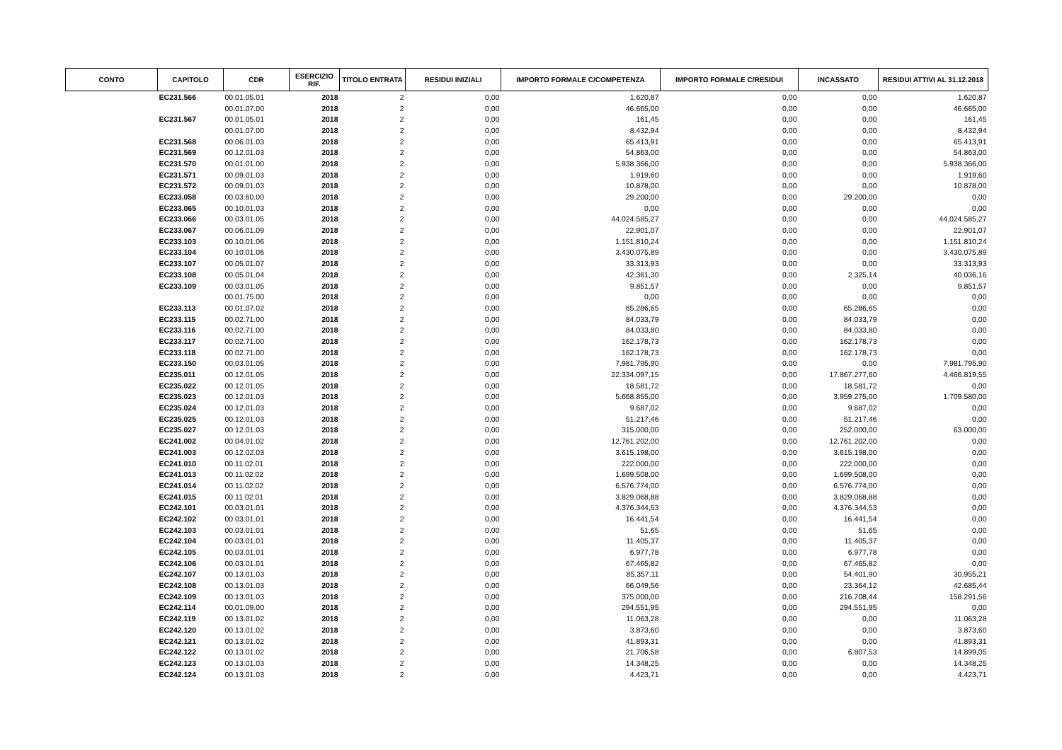| CONTO | CAPITOLO | CDR | ESERCIZIO RIF. | TITOLO ENTRATA | RESIDUI INIZIALI | IMPORTO FORMALE C/COMPETENZA | IMPORTO FORMALE C/RESIDUI | INCASSATO | RESIDUI ATTIVI AL 31.12.2018 |
| --- | --- | --- | --- | --- | --- | --- | --- | --- | --- |
| | EC231.566 | 00.01.05.01 | 2018 | 2 | 0,00 | 1.620,87 | 0,00 | 0,00 | 1.620,87 |
| | | 00.01.07.00 | 2018 | 2 | 0,00 | 46.665,00 | 0,00 | 0,00 | 46.665,00 |
| | EC231.567 | 00.01.05.01 | 2018 | 2 | 0,00 | 161,45 | 0,00 | 0,00 | 161,45 |
| | | 00.01.07.00 | 2018 | 2 | 0,00 | 8.432,94 | 0,00 | 0,00 | 8.432,94 |
| | EC231.568 | 00.06.01.03 | 2018 | 2 | 0,00 | 65.413,91 | 0,00 | 0,00 | 65.413,91 |
| | EC231.569 | 00.12.01.03 | 2018 | 2 | 0,00 | 54.863,00 | 0,00 | 0,00 | 54.863,00 |
| | EC231.570 | 00.01.01.00 | 2018 | 2 | 0,00 | 5.938.366,00 | 0,00 | 0,00 | 5.938.366,00 |
| | EC231.571 | 00.09.01.03 | 2018 | 2 | 0,00 | 1.919,60 | 0,00 | 0,00 | 1.919,60 |
| | EC231.572 | 00.09.01.03 | 2018 | 2 | 0,00 | 10.878,00 | 0,00 | 0,00 | 10.878,00 |
| | EC233.058 | 00.03.60.00 | 2018 | 2 | 0,00 | 29.200,00 | 0,00 | 29.200,00 | 0,00 |
| | EC233.065 | 00.10.01.03 | 2018 | 2 | 0,00 | 0,00 | 0,00 | 0,00 | 0,00 |
| | EC233.066 | 00.03.01.05 | 2018 | 2 | 0,00 | 44.024.585,27 | 0,00 | 0,00 | 44.024.585,27 |
| | EC233.067 | 00.06.01.09 | 2018 | 2 | 0,00 | 22.901,07 | 0,00 | 0,00 | 22.901,07 |
| | EC233.103 | 00.10.01.06 | 2018 | 2 | 0,00 | 1.151.810,24 | 0,00 | 0,00 | 1.151.810,24 |
| | EC233.104 | 00.10.01.06 | 2018 | 2 | 0,00 | 3.430.075,89 | 0,00 | 0,00 | 3.430.075,89 |
| | EC233.107 | 00.05.01.07 | 2018 | 2 | 0,00 | 33.313,93 | 0,00 | 0,00 | 33.313,93 |
| | EC233.108 | 00.05.01.04 | 2018 | 2 | 0,00 | 42.361,30 | 0,00 | 2.325,14 | 40.036,16 |
| | EC233.109 | 00.03.01.05 | 2018 | 2 | 0,00 | 9.851,57 | 0,00 | 0,00 | 9.851,57 |
| | | 00.01.75.00 | 2018 | 2 | 0,00 | 0,00 | 0,00 | 0,00 | 0,00 |
| | EC233.113 | 00.01.07.02 | 2018 | 2 | 0,00 | 65.286,65 | 0,00 | 65.286,65 | 0,00 |
| | EC233.115 | 00.02.71.00 | 2018 | 2 | 0,00 | 84.033,79 | 0,00 | 84.033,79 | 0,00 |
| | EC233.116 | 00.02.71.00 | 2018 | 2 | 0,00 | 84.033,80 | 0,00 | 84.033,80 | 0,00 |
| | EC233.117 | 00.02.71.00 | 2018 | 2 | 0,00 | 162.178,73 | 0,00 | 162.178,73 | 0,00 |
| | EC233.118 | 00.02.71.00 | 2018 | 2 | 0,00 | 162.178,73 | 0,00 | 162.178,73 | 0,00 |
| | EC233.150 | 00.03.01.05 | 2018 | 2 | 0,00 | 7.981.795,90 | 0,00 | 0,00 | 7.981.795,90 |
| | EC235.011 | 00.12.01.05 | 2018 | 2 | 0,00 | 22.334.097,15 | 0,00 | 17.867.277,60 | 4.466.819,55 |
| | EC235.022 | 00.12.01.05 | 2018 | 2 | 0,00 | 18.581,72 | 0,00 | 18.581,72 | 0,00 |
| | EC235.023 | 00.12.01.03 | 2018 | 2 | 0,00 | 5.668.855,00 | 0,00 | 3.959.275,00 | 1.709.580,00 |
| | EC235.024 | 00.12.01.03 | 2018 | 2 | 0,00 | 9.687,02 | 0,00 | 9.687,02 | 0,00 |
| | EC235.025 | 00.12.01.03 | 2018 | 2 | 0,00 | 51.217,46 | 0,00 | 51.217,46 | 0,00 |
| | EC235.027 | 00.12.01.03 | 2018 | 2 | 0,00 | 315.000,00 | 0,00 | 252.000,00 | 63.000,00 |
| | EC241.002 | 00.04.01.02 | 2018 | 2 | 0,00 | 12.761.202,00 | 0,00 | 12.761.202,00 | 0,00 |
| | EC241.003 | 00.12.02.03 | 2018 | 2 | 0,00 | 3.615.198,00 | 0,00 | 3.615.198,00 | 0,00 |
| | EC241.010 | 00.11.02.01 | 2018 | 2 | 0,00 | 222.000,00 | 0,00 | 222.000,00 | 0,00 |
| | EC241.013 | 00.11.02.02 | 2018 | 2 | 0,00 | 1.699.508,00 | 0,00 | 1.699.508,00 | 0,00 |
| | EC241.014 | 00.11.02.02 | 2018 | 2 | 0,00 | 6.576.774,00 | 0,00 | 6.576.774,00 | 0,00 |
| | EC241.015 | 00.11.02.01 | 2018 | 2 | 0,00 | 3.829.068,88 | 0,00 | 3.829.068,88 | 0,00 |
| | EC242.101 | 00.03.01.01 | 2018 | 2 | 0,00 | 4.376.344,53 | 0,00 | 4.376.344,53 | 0,00 |
| | EC242.102 | 00.03.01.01 | 2018 | 2 | 0,00 | 16.441,54 | 0,00 | 16.441,54 | 0,00 |
| | EC242.103 | 00.03.01.01 | 2018 | 2 | 0,00 | 51,65 | 0,00 | 51,65 | 0,00 |
| | EC242.104 | 00.03.01.01 | 2018 | 2 | 0,00 | 11.405,37 | 0,00 | 11.405,37 | 0,00 |
| | EC242.105 | 00.03.01.01 | 2018 | 2 | 0,00 | 6.977,78 | 0,00 | 6.977,78 | 0,00 |
| | EC242.106 | 00.03.01.01 | 2018 | 2 | 0,00 | 67.465,82 | 0,00 | 67.465,82 | 0,00 |
| | EC242.107 | 00.13.01.03 | 2018 | 2 | 0,00 | 85.357,11 | 0,00 | 54.401,90 | 30.955,21 |
| | EC242.108 | 00.13.01.03 | 2018 | 2 | 0,00 | 66.049,56 | 0,00 | 23.364,12 | 42.685,44 |
| | EC242.109 | 00.13.01.03 | 2018 | 2 | 0,00 | 375.000,00 | 0,00 | 216.708,44 | 158.291,56 |
| | EC242.114 | 00.01.09.00 | 2018 | 2 | 0,00 | 294.551,95 | 0,00 | 294.551,95 | 0,00 |
| | EC242.119 | 00.13.01.02 | 2018 | 2 | 0,00 | 11.063,28 | 0,00 | 0,00 | 11.063,28 |
| | EC242.120 | 00.13.01.02 | 2018 | 2 | 0,00 | 3.873,60 | 0,00 | 0,00 | 3.873,60 |
| | EC242.121 | 00.13.01.02 | 2018 | 2 | 0,00 | 41.893,31 | 0,00 | 0,00 | 41.893,31 |
| | EC242.122 | 00.13.01.02 | 2018 | 2 | 0,00 | 21.706,58 | 0,00 | 6.807,53 | 14.899,05 |
| | EC242.123 | 00.13.01.03 | 2018 | 2 | 0,00 | 14.348,25 | 0,00 | 0,00 | 14.348,25 |
| | EC242.124 | 00.13.01.03 | 2018 | 2 | 0,00 | 4.423,71 | 0,00 | 0,00 | 4.423,71 |